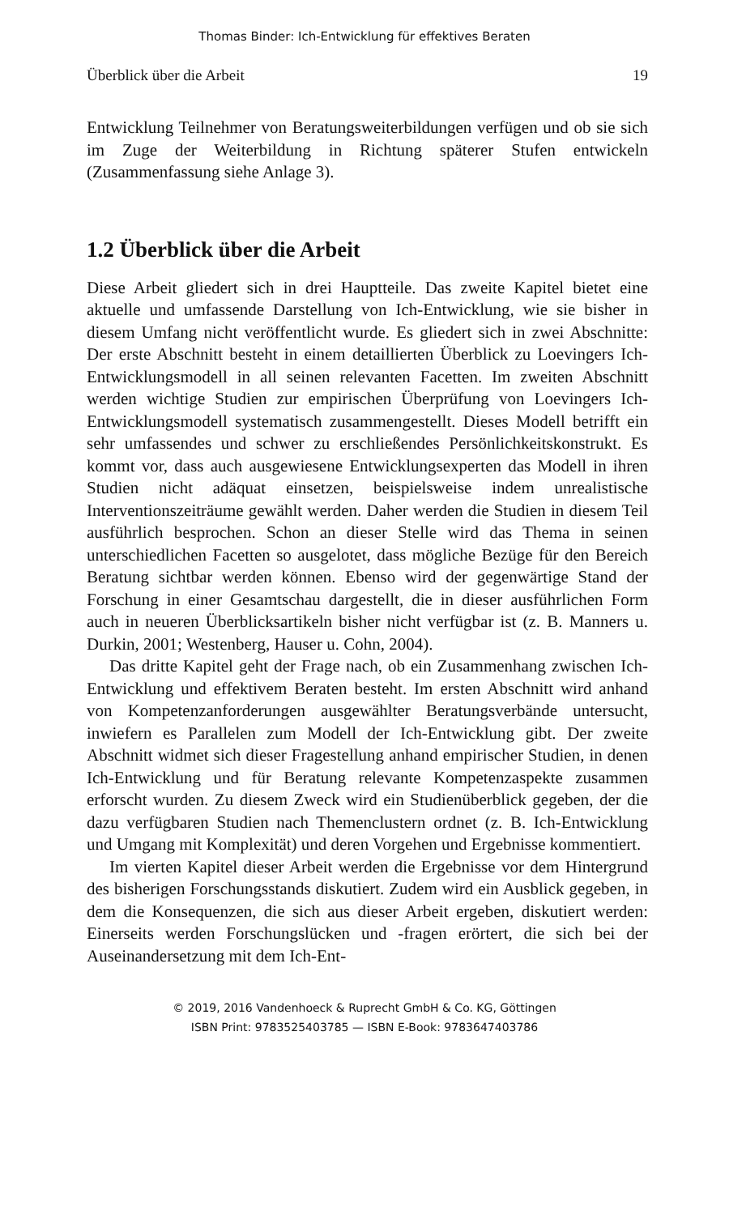Thomas Binder: Ich-Entwicklung für effektives Beraten
Überblick über die Arbeit 19
Entwicklung Teilnehmer von Beratungsweiterbildungen verfügen und ob sie sich im Zuge der Weiterbildung in Richtung späterer Stufen entwickeln (Zusammenfassung siehe Anlage 3).
1.2 Überblick über die Arbeit
Diese Arbeit gliedert sich in drei Hauptteile. Das zweite Kapitel bietet eine aktuelle und umfassende Darstellung von Ich-Entwicklung, wie sie bisher in diesem Umfang nicht veröffentlicht wurde. Es gliedert sich in zwei Abschnitte: Der erste Abschnitt besteht in einem detaillierten Überblick zu Loevingers Ich-Entwicklungsmodell in all seinen relevanten Facetten. Im zweiten Abschnitt werden wichtige Studien zur empirischen Überprüfung von Loevingers Ich-Entwicklungsmodell systematisch zusammengestellt. Dieses Modell betrifft ein sehr umfassendes und schwer zu erschließendes Persönlichkeitskonstrukt. Es kommt vor, dass auch ausgewiesene Entwicklungsexperten das Modell in ihren Studien nicht adäquat einsetzen, beispielsweise indem unrealistische Interventionszeiträume gewählt werden. Daher werden die Studien in diesem Teil ausführlich besprochen. Schon an dieser Stelle wird das Thema in seinen unterschiedlichen Facetten so ausgelotet, dass mögliche Bezüge für den Bereich Beratung sichtbar werden können. Ebenso wird der gegenwärtige Stand der Forschung in einer Gesamtschau dargestellt, die in dieser ausführlichen Form auch in neueren Überblicksartikeln bisher nicht verfügbar ist (z. B. Manners u. Durkin, 2001; Westenberg, Hauser u. Cohn, 2004).
Das dritte Kapitel geht der Frage nach, ob ein Zusammenhang zwischen Ich-Entwicklung und effektivem Beraten besteht. Im ersten Abschnitt wird anhand von Kompetenzanforderungen ausgewählter Beratungsverbände untersucht, inwiefern es Parallelen zum Modell der Ich-Entwicklung gibt. Der zweite Abschnitt widmet sich dieser Fragestellung anhand empirischer Studien, in denen Ich-Entwicklung und für Beratung relevante Kompetenzaspekte zusammen erforscht wurden. Zu diesem Zweck wird ein Studienüberblick gegeben, der die dazu verfügbaren Studien nach Themenclustern ordnet (z. B. Ich-Entwicklung und Umgang mit Komplexität) und deren Vorgehen und Ergebnisse kommentiert.
Im vierten Kapitel dieser Arbeit werden die Ergebnisse vor dem Hintergrund des bisherigen Forschungsstands diskutiert. Zudem wird ein Ausblick gegeben, in dem die Konsequenzen, die sich aus dieser Arbeit ergeben, diskutiert werden: Einerseits werden Forschungslücken und -fragen erörtert, die sich bei der Auseinandersetzung mit dem Ich-Ent-
© 2019, 2016 Vandenhoeck & Ruprecht GmbH & Co. KG, Göttingen
ISBN Print: 9783525403785 — ISBN E-Book: 9783647403786